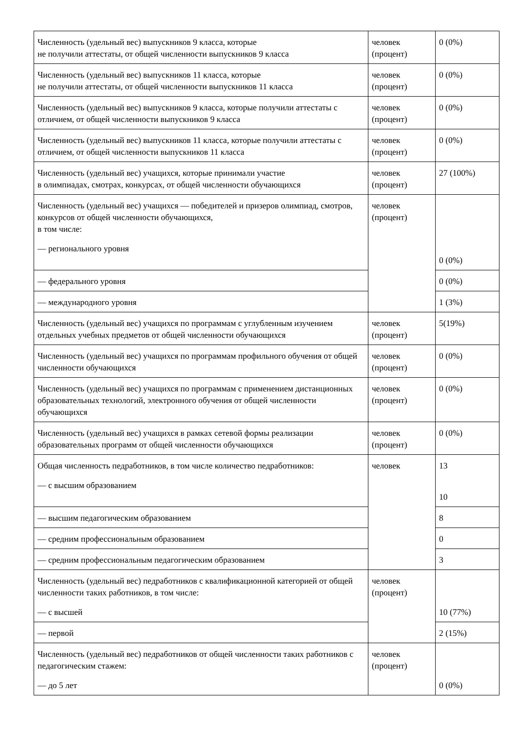| Численность (удельный вес) выпускников 9 класса, которые не получили аттестаты, от общей численности выпускников 9 класса | человек (процент) | 0 (0%) |
| Численность (удельный вес) выпускников 11 класса, которые не получили аттестаты, от общей численности выпускников 11 класса | человек (процент) | 0 (0%) |
| Численность (удельный вес) выпускников 9 класса, которые получили аттестаты с отличием, от общей численности выпускников 9 класса | человек (процент) | 0 (0%) |
| Численность (удельный вес) выпускников 11 класса, которые получили аттестаты с отличием, от общей численности выпускников 11 класса | человек (процент) | 0 (0%) |
| Численность (удельный вес) учащихся, которые принимали участие в олимпиадах, смотрах, конкурсах, от общей численности обучающихся | человек (процент) | 27 (100%) |
| Численность (удельный вес) учащихся — победителей и призеров олимпиад, смотров, конкурсов от общей численности обучающихся, в том числе: — регионального уровня | человек (процент) | 0 (0%) |
| — федерального уровня | | 0 (0%) |
| — международного уровня | | 1 (3%) |
| Численность (удельный вес) учащихся по программам с углубленным изучением отдельных учебных предметов от общей численности обучающихся | человек (процент) | 5(19%) |
| Численность (удельный вес) учащихся по программам профильного обучения от общей численности обучающихся | человек (процент) | 0 (0%) |
| Численность (удельный вес) учащихся по программам с применением дистанционных образовательных технологий, электронного обучения от общей численности обучающихся | человек (процент) | 0 (0%) |
| Численность (удельный вес) учащихся в рамках сетевой формы реализации образовательных программ от общей численности обучающихся | человек (процент) | 0 (0%) |
| Общая численность педработников, в том числе количество педработников: — с высшим образованием | человек | 13 10 |
| — высшим педагогическим образованием | | 8 |
| — средним профессиональным образованием | | 0 |
| — средним профессиональным педагогическим образованием | | 3 |
| Численность (удельный вес) педработников с квалификационной категорией от общей численности таких работников, в том числе: — с высшей | человек (процент) | 10 (77%) |
| — первой | | 2 (15%) |
| Численность (удельный вес) педработников от общей численности таких работников с педагогическим стажем: — до 5 лет | человек (процент) | 0 (0%) |